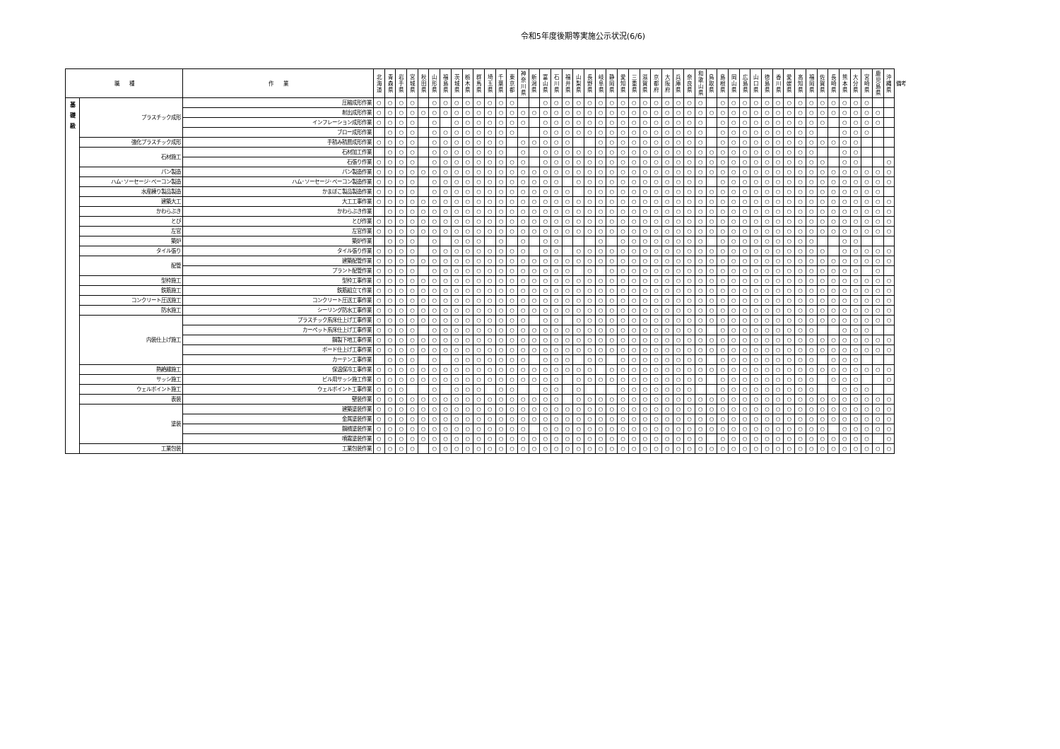令和5年度後期等実施公示状況(6/6)
| 職 種 | | 作 業 | 北 海 道 | 青 森 県 | 岩 手 県 | 宮 城 県 | 秋 田 県 | 山 形 県 | 福 島 県 | 茨 城 県 | 栃 木 県 | 群 馬 県 | 埼 玉 県 | 千 葉 県 | 東 京 都 | 神 奈 川 県 | 新 潟 県 | 富 山 県 | 石 川 県 | 福 井 県 | 山 梨 県 | 長 野 県 | 岐 阜 県 | 静 岡 県 | 愛 知 県 | 三 重 県 | 滋 賀 県 | 京 都 府 | 大 阪 府 | 兵 庫 県 | 奈 良 県 | 和 歌 山 県 | 鳥 取 県 | 島 根 県 | 岡 山 県 | 広 島 県 | 山 口 県 | 徳 島 県 | 香 川 県 | 愛 媛 県 | 高 知 県 | 福 岡 県 | 佐 賀 県 | 長 崎 県 | 熊 本 県 | 大 分 県 | 宮 崎 県 | 鹿 児 島 県 | 沖 縄 県 | 備考 |
| --- | --- | --- | --- | --- | --- | --- | --- | --- | --- | --- | --- | --- | --- | --- | --- | --- | --- | --- | --- | --- | --- | --- | --- | --- | --- | --- | --- | --- | --- | --- | --- | --- | --- | --- | --- | --- | --- | --- | --- | --- | --- | --- | --- | --- | --- | --- | --- | --- | --- | --- |
| 基 礎 級 | プラスチック成形 | 圧縮成形作業 | ○ | ○ | ○ | ○ | | ○ | ○ | ○ | ○ | ○ | ○ | ○ | ○ | | | ○ | ○ | ○ | ○ | ○ | ○ | ○ | ○ | ○ | ○ | ○ | ○ | ○ | ○ | ○ | | ○ | ○ | ○ | ○ | ○ | ○ | ○ | ○ | ○ | ○ | ○ | ○ | ○ | ○ | | | |
| | | 射出成形作業 | ○ | ○ | ○ | ○ | ○ | ○ | ○ | ○ | ○ | ○ | ○ | ○ | ○ | ○ | ○ | ○ | ○ | ○ | ○ | ○ | ○ | ○ | ○ | ○ | ○ | ○ | ○ | ○ | ○ | ○ | ○ | ○ | ○ | ○ | ○ | ○ | ○ | ○ | ○ | ○ | ○ | ○ | ○ | ○ | ○ | ○ | | |
| | | インフレーション成形作業 | ○ | ○ | ○ | ○ | | ○ | | ○ | ○ | ○ | ○ | ○ | ○ | ○ | | ○ | ○ | ○ | ○ | ○ | ○ | ○ | ○ | ○ | ○ | ○ | ○ | ○ | ○ | ○ | | ○ | ○ | ○ | ○ | ○ | ○ | ○ | ○ | ○ | ○ | | ○ | ○ | ○ | ○ | | |
| | | ブロー成形作業 | | ○ | ○ | ○ | | ○ | ○ | ○ | ○ | ○ | ○ | ○ | ○ | | | ○ | ○ | ○ | ○ | ○ | ○ | ○ | ○ | ○ | ○ | ○ | ○ | ○ | ○ | ○ | | ○ | ○ | ○ | ○ | ○ | ○ | ○ | ○ | ○ | | | ○ | ○ | ○ | | | |
| | 強化プラスチック成形 | 手積み積層成形作業 | ○ | ○ | ○ | ○ | | ○ | ○ | ○ | ○ | ○ | ○ | ○ | | ○ | ○ | ○ | ○ | ○ | | | ○ | ○ | ○ | ○ | ○ | ○ | ○ | ○ | ○ | ○ | | ○ | ○ | ○ | ○ | ○ | ○ | ○ | ○ | ○ | ○ | ○ | ○ | ○ | | | | |
| | 石材施工 | 石材加工作業 | | ○ | ○ | ○ | | ○ | ○ | ○ | ○ | ○ | ○ | ○ | | ○ | | ○ | ○ | ○ | ○ | ○ | ○ | ○ | ○ | ○ | ○ | ○ | ○ | ○ | ○ | ○ | ○ | ○ | ○ | ○ | ○ | ○ | ○ | ○ | ○ | ○ | | | ○ | ○ | | | | |
| | | 石張り作業 | ○ | ○ | ○ | ○ | | ○ | ○ | ○ | ○ | ○ | ○ | ○ | ○ | ○ | | ○ | ○ | ○ | ○ | ○ | ○ | ○ | ○ | ○ | ○ | ○ | ○ | ○ | ○ | ○ | ○ | ○ | ○ | ○ | ○ | ○ | ○ | ○ | ○ | ○ | ○ | | ○ | ○ | | | ○ | |
| | パン製造 | パン製造作業 | ○ | ○ | ○ | ○ | ○ | ○ | ○ | ○ | ○ | ○ | ○ | ○ | ○ | ○ | ○ | ○ | ○ | ○ | ○ | ○ | ○ | ○ | ○ | ○ | ○ | ○ | ○ | ○ | ○ | ○ | ○ | ○ | ○ | ○ | ○ | ○ | ○ | ○ | ○ | ○ | ○ | ○ | ○ | ○ | ○ | ○ | ○ | |
| | ハム･ソーセージ･ベーコン製造 | ハム･ソーセージ･ベーコン製造作業 | ○ | ○ | ○ | ○ | | ○ | ○ | ○ | ○ | ○ | ○ | ○ | ○ | ○ | ○ | ○ | ○ | | ○ | ○ | ○ | ○ | ○ | ○ | ○ | ○ | ○ | ○ | ○ | ○ | | ○ | ○ | ○ | ○ | ○ | ○ | ○ | ○ | ○ | ○ | ○ | ○ | ○ | ○ | ○ | ○ | |
| | 水産練り製品製造 | かまぼこ製品製造作業 | ○ | ○ | ○ | ○ | | ○ | ○ | ○ | ○ | ○ | ○ | ○ | ○ | ○ | ○ | ○ | ○ | ○ | | ○ | ○ | ○ | ○ | ○ | ○ | ○ | ○ | ○ | ○ | ○ | ○ | ○ | ○ | ○ | ○ | ○ | ○ | ○ | ○ | ○ | ○ | ○ | ○ | ○ | ○ | ○ | | |
| | 建築大工 | 大工工事作業 | ○ | ○ | ○ | ○ | ○ | ○ | ○ | ○ | ○ | ○ | ○ | ○ | ○ | ○ | ○ | ○ | ○ | ○ | ○ | ○ | ○ | ○ | ○ | ○ | ○ | ○ | ○ | ○ | ○ | ○ | ○ | ○ | ○ | ○ | ○ | ○ | ○ | ○ | ○ | ○ | ○ | ○ | ○ | ○ | ○ | ○ | ○ | |
| | かわらぶき | かわらぶき作業 | | ○ | ○ | ○ | ○ | ○ | ○ | ○ | ○ | ○ | ○ | ○ | ○ | ○ | ○ | ○ | ○ | ○ | ○ | ○ | ○ | ○ | ○ | ○ | ○ | ○ | ○ | ○ | ○ | ○ | ○ | ○ | ○ | ○ | ○ | ○ | ○ | ○ | ○ | ○ | ○ | ○ | ○ | ○ | ○ | ○ | ○ | |
| | とび | とび作業 | ○ | ○ | ○ | ○ | ○ | ○ | ○ | ○ | ○ | ○ | ○ | ○ | ○ | ○ | ○ | ○ | ○ | ○ | ○ | ○ | ○ | ○ | ○ | ○ | ○ | ○ | ○ | ○ | ○ | ○ | ○ | ○ | ○ | ○ | ○ | ○ | ○ | ○ | ○ | ○ | ○ | ○ | ○ | ○ | ○ | ○ | ○ | |
| | 左官 | 左官作業 | ○ | ○ | ○ | ○ | ○ | ○ | ○ | ○ | ○ | ○ | ○ | ○ | ○ | ○ | ○ | ○ | ○ | ○ | ○ | ○ | ○ | ○ | ○ | ○ | ○ | ○ | ○ | ○ | ○ | ○ | ○ | ○ | ○ | ○ | ○ | ○ | ○ | ○ | ○ | ○ | ○ | ○ | ○ | ○ | ○ | ○ | ○ | |
| | 築炉 | 築炉作業 | | ○ | ○ | ○ | | ○ | | ○ | ○ | ○ | | ○ | | ○ | | ○ | ○ | | | | ○ | | ○ | ○ | ○ | ○ | ○ | ○ | ○ | ○ | | ○ | ○ | ○ | ○ | ○ | ○ | ○ | ○ | ○ | | | ○ | ○ | | | | |
| | タイル張り | タイル張り作業 | ○ | ○ | ○ | ○ | | ○ | ○ | ○ | ○ | ○ | ○ | ○ | ○ | ○ | | ○ | ○ | | ○ | ○ | ○ | ○ | ○ | ○ | ○ | ○ | ○ | ○ | ○ | ○ | ○ | ○ | ○ | ○ | ○ | ○ | ○ | ○ | ○ | ○ | ○ | | ○ | ○ | ○ | ○ | ○ | |
| | 配管 | 建築配管作業 | ○ | ○ | ○ | ○ | ○ | ○ | ○ | ○ | ○ | ○ | ○ | ○ | ○ | ○ | ○ | ○ | ○ | ○ | ○ | ○ | ○ | ○ | ○ | ○ | ○ | ○ | ○ | ○ | ○ | ○ | ○ | ○ | ○ | ○ | ○ | ○ | ○ | ○ | ○ | ○ | ○ | ○ | ○ | ○ | ○ | ○ | ○ | |
| | | プラント配管作業 | ○ | ○ | ○ | ○ | | ○ | ○ | ○ | ○ | ○ | ○ | ○ | ○ | ○ | ○ | ○ | ○ | ○ | | ○ | | ○ | ○ | ○ | ○ | ○ | ○ | ○ | ○ | ○ | ○ | ○ | ○ | ○ | ○ | ○ | ○ | ○ | ○ | ○ | ○ | ○ | ○ | ○ | | ○ | | |
| | 型枠施工 | 型枠工事作業 | ○ | ○ | ○ | ○ | ○ | ○ | ○ | ○ | ○ | ○ | ○ | ○ | ○ | ○ | ○ | ○ | ○ | ○ | ○ | ○ | ○ | ○ | ○ | ○ | ○ | ○ | ○ | ○ | ○ | ○ | ○ | ○ | ○ | ○ | ○ | ○ | ○ | ○ | ○ | ○ | ○ | ○ | ○ | ○ | ○ | ○ | ○ | |
| | 鉄筋施工 | 鉄筋組立て作業 | ○ | ○ | ○ | ○ | ○ | ○ | ○ | ○ | ○ | ○ | ○ | ○ | ○ | ○ | ○ | ○ | ○ | ○ | ○ | ○ | ○ | ○ | ○ | ○ | ○ | ○ | ○ | ○ | ○ | ○ | ○ | ○ | ○ | ○ | ○ | ○ | ○ | ○ | ○ | ○ | ○ | ○ | ○ | ○ | ○ | ○ | ○ | |
| | コンクリート圧送施工 | コンクリート圧送工事作業 | ○ | ○ | ○ | ○ | ○ | ○ | ○ | ○ | ○ | ○ | ○ | ○ | ○ | ○ | ○ | ○ | ○ | ○ | ○ | ○ | ○ | ○ | ○ | ○ | ○ | ○ | ○ | ○ | ○ | ○ | ○ | ○ | ○ | ○ | ○ | ○ | ○ | ○ | ○ | ○ | ○ | ○ | ○ | ○ | ○ | ○ | ○ | |
| | 防水施工 | シーリング防水工事作業 | ○ | ○ | ○ | ○ | ○ | ○ | ○ | ○ | ○ | ○ | ○ | ○ | ○ | ○ | ○ | ○ | ○ | ○ | ○ | ○ | ○ | ○ | ○ | ○ | ○ | ○ | ○ | ○ | ○ | ○ | ○ | ○ | ○ | ○ | ○ | ○ | ○ | ○ | ○ | ○ | ○ | ○ | ○ | ○ | ○ | ○ | ○ | |
| | 内装仕上げ施工 | プラスチック系床仕上げ工事作業 | ○ | ○ | ○ | ○ | ○ | ○ | ○ | ○ | ○ | ○ | ○ | ○ | ○ | ○ | | ○ | ○ | | ○ | ○ | ○ | ○ | ○ | ○ | ○ | ○ | ○ | ○ | ○ | ○ | ○ | ○ | ○ | ○ | ○ | ○ | ○ | ○ | ○ | ○ | ○ | ○ | ○ | ○ | ○ | ○ | ○ | |
| | | カーペット系床仕上げ工事作業 | ○ | ○ | ○ | ○ | | ○ | ○ | ○ | ○ | ○ | ○ | ○ | ○ | ○ | ○ | ○ | ○ | ○ | ○ | ○ | ○ | ○ | ○ | ○ | ○ | ○ | ○ | ○ | ○ | ○ | | ○ | ○ | ○ | ○ | ○ | ○ | ○ | ○ | ○ | | | ○ | ○ | ○ | | | |
| | | 鋼製下地工事作業 | ○ | ○ | ○ | ○ | ○ | ○ | ○ | ○ | ○ | ○ | ○ | ○ | ○ | ○ | ○ | ○ | ○ | ○ | ○ | ○ | ○ | ○ | ○ | ○ | ○ | ○ | ○ | ○ | ○ | ○ | ○ | ○ | ○ | ○ | ○ | ○ | ○ | ○ | ○ | ○ | ○ | ○ | ○ | ○ | ○ | ○ | ○ | |
| | | ボード仕上げ工事作業 | ○ | ○ | ○ | ○ | ○ | ○ | ○ | ○ | ○ | ○ | ○ | ○ | ○ | ○ | ○ | ○ | ○ | ○ | ○ | ○ | ○ | ○ | ○ | ○ | ○ | ○ | ○ | ○ | ○ | ○ | ○ | ○ | ○ | ○ | ○ | ○ | ○ | ○ | ○ | ○ | ○ | ○ | ○ | ○ | ○ | ○ | ○ | |
| | | カーテン工事作業 | | ○ | ○ | ○ | | ○ | | ○ | ○ | ○ | ○ | ○ | ○ | ○ | | ○ | ○ | ○ | | ○ | ○ | | ○ | ○ | ○ | ○ | ○ | ○ | ○ | ○ | | ○ | ○ | ○ | ○ | ○ | ○ | ○ | ○ | ○ | | ○ | ○ | ○ | | | | |
| | 熱絶縁施工 | 保温保冷工事作業 | ○ | ○ | ○ | ○ | ○ | ○ | ○ | ○ | ○ | ○ | ○ | ○ | ○ | ○ | ○ | ○ | ○ | ○ | ○ | ○ | | ○ | ○ | ○ | ○ | ○ | ○ | ○ | ○ | ○ | ○ | ○ | ○ | ○ | ○ | ○ | ○ | ○ | ○ | ○ | ○ | ○ | ○ | ○ | ○ | ○ | ○ | |
| | サッシ施工 | ビル用サッシ施工作業 | ○ | ○ | ○ | ○ | ○ | ○ | ○ | ○ | ○ | ○ | ○ | ○ | ○ | ○ | ○ | ○ | ○ | | ○ | ○ | ○ | ○ | ○ | ○ | ○ | ○ | ○ | ○ | ○ | ○ | | ○ | ○ | ○ | ○ | ○ | ○ | ○ | ○ | ○ | | ○ | ○ | ○ | | | ○ | |
| | ウェルポイント施工 | ウェルポイント工事作業 | ○ | ○ | ○ | | | ○ | | ○ | ○ | ○ | | ○ | ○ | | | ○ | ○ | | ○ | | | | ○ | ○ | ○ | ○ | ○ | ○ | ○ | | | ○ | ○ | ○ | ○ | ○ | ○ | ○ | ○ | ○ | | | ○ | ○ | ○ | | | |
| | 表装 | 壁装作業 | ○ | ○ | ○ | ○ | ○ | ○ | ○ | ○ | ○ | ○ | ○ | ○ | ○ | ○ | ○ | ○ | ○ | | ○ | ○ | ○ | ○ | ○ | ○ | ○ | ○ | ○ | ○ | ○ | ○ | ○ | ○ | ○ | ○ | ○ | ○ | ○ | ○ | ○ | ○ | ○ | ○ | ○ | ○ | ○ | ○ | ○ | |
| | 塗装 | 建築塗装作業 | ○ | ○ | ○ | ○ | ○ | ○ | ○ | ○ | ○ | ○ | ○ | ○ | ○ | ○ | ○ | ○ | ○ | ○ | ○ | ○ | ○ | ○ | ○ | ○ | ○ | ○ | ○ | ○ | ○ | ○ | ○ | ○ | ○ | ○ | ○ | ○ | ○ | ○ | ○ | ○ | ○ | ○ | ○ | ○ | ○ | ○ | ○ | |
| | | 金属塗装作業 | ○ | ○ | ○ | ○ | ○ | ○ | ○ | ○ | ○ | ○ | ○ | ○ | ○ | ○ | ○ | ○ | ○ | ○ | ○ | ○ | ○ | ○ | ○ | ○ | ○ | ○ | ○ | ○ | ○ | ○ | ○ | ○ | ○ | ○ | ○ | ○ | ○ | ○ | ○ | ○ | ○ | ○ | ○ | ○ | ○ | ○ | ○ | |
| | | 鋼橋塗装作業 | ○ | ○ | ○ | ○ | ○ | ○ | ○ | ○ | ○ | ○ | ○ | ○ | ○ | ○ | | ○ | ○ | ○ | ○ | ○ | ○ | ○ | ○ | ○ | ○ | ○ | ○ | ○ | ○ | ○ | ○ | ○ | ○ | ○ | ○ | ○ | ○ | ○ | ○ | ○ | ○ | | ○ | ○ | ○ | ○ | ○ | |
| | | 噴霧塗装作業 | ○ | ○ | ○ | ○ | ○ | ○ | ○ | ○ | ○ | ○ | ○ | ○ | ○ | ○ | ○ | ○ | ○ | ○ | ○ | ○ | ○ | ○ | ○ | ○ | ○ | ○ | ○ | ○ | ○ | ○ | | ○ | ○ | ○ | ○ | ○ | ○ | ○ | ○ | ○ | ○ | ○ | ○ | ○ | ○ | | ○ | |
| | 工業包装 | 工業包装作業 | ○ | ○ | ○ | ○ | | ○ | ○ | ○ | ○ | ○ | ○ | ○ | ○ | ○ | ○ | ○ | ○ | ○ | ○ | ○ | ○ | ○ | ○ | ○ | ○ | ○ | ○ | ○ | ○ | ○ | ○ | ○ | ○ | ○ | ○ | ○ | ○ | ○ | ○ | ○ | ○ | ○ | ○ | ○ | ○ | ○ | ○ | |